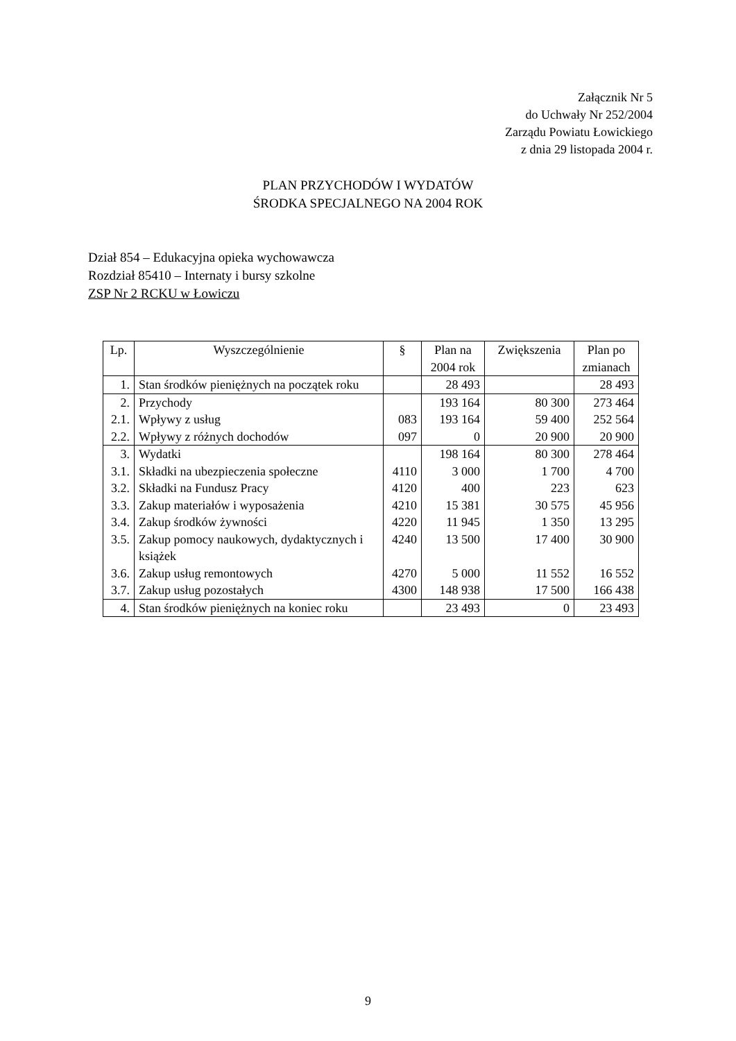Załącznik Nr 5
do Uchwały Nr 252/2004
Zarządu Powiatu Łowickiego
z dnia 29 listopada 2004 r.
PLAN PRZYCHODÓW I WYDATÓW
ŚRODKA SPECJALNEGO NA 2004 ROK
Dział 854 – Edukacyjna opieka wychowawcza
Rozdział 85410 – Internaty i bursy szkolne
ZSP Nr 2 RCKU w Łowiczu
| Lp. | Wyszczególnienie | § | Plan na 2004 rok | Zwiększenia | Plan po zmianach |
| --- | --- | --- | --- | --- | --- |
| 1. | Stan środków pieniężnych na początek roku | | 28 493 | | 28 493 |
| 2. | Przychody | | 193 164 | 80 300 | 273 464 |
| 2.1. | Wpływy z usług | 083 | 193 164 | 59 400 | 252 564 |
| 2.2. | Wpływy z różnych dochodów | 097 | 0 | 20 900 | 20 900 |
| 3. | Wydatki | | 198 164 | 80 300 | 278 464 |
| 3.1. | Składki na ubezpieczenia społeczne | 4110 | 3 000 | 1 700 | 4 700 |
| 3.2. | Składki na Fundusz Pracy | 4120 | 400 | 223 | 623 |
| 3.3. | Zakup materiałów i wyposażenia | 4210 | 15 381 | 30 575 | 45 956 |
| 3.4. | Zakup środków żywności | 4220 | 11 945 | 1 350 | 13 295 |
| 3.5. | Zakup pomocy naukowych, dydaktycznych i książek | 4240 | 13 500 | 17 400 | 30 900 |
| 3.6. | Zakup usług remontowych | 4270 | 5 000 | 11 552 | 16 552 |
| 3.7. | Zakup usług pozostałych | 4300 | 148 938 | 17 500 | 166 438 |
| 4. | Stan środków pieniężnych na koniec roku | | 23 493 | 0 | 23 493 |
9